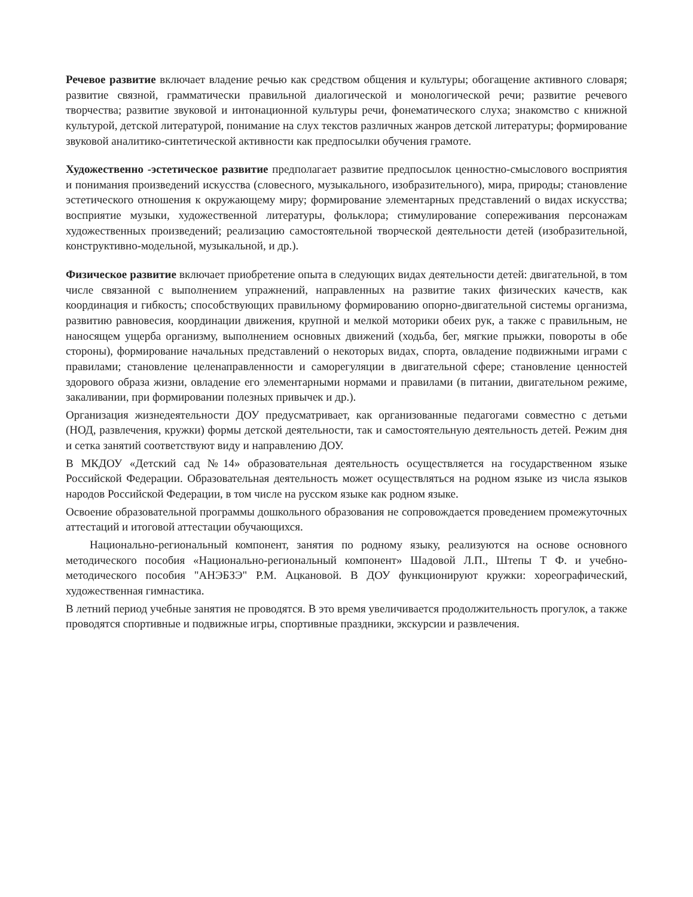Речевое развитие включает владение речью как средством общения и культуры; обогащение активного словаря; развитие связной, грамматически правильной диалогической и монологической речи; развитие речевого творчества; развитие звуковой и интонационной культуры речи, фонематического слуха; знакомство с книжной культурой, детской литературой, понимание на слух текстов различных жанров детской литературы; формирование звуковой аналитико-синтетической активности как предпосылки обучения грамоте.
Художественно -эстетическое развитие предполагает развитие предпосылок ценностно-смыслового восприятия и понимания произведений искусства (словесного, музыкального, изобразительного), мира, природы; становление эстетического отношения к окружающему миру; формирование элементарных представлений о видах искусства; восприятие музыки, художественной литературы, фольклора; стимулирование сопереживания персонажам художественных произведений; реализацию самостоятельной творческой деятельности детей (изобразительной, конструктивно-модельной, музыкальной, и др.).
Физическое развитие включает приобретение опыта в следующих видах деятельности детей: двигательной, в том числе связанной с выполнением упражнений, направленных на развитие таких физических качеств, как координация и гибкость; способствующих правильному формированию опорно-двигательной системы организма, развитию равновесия, координации движения, крупной и мелкой моторики обеих рук, а также с правильным, не наносящем ущерба организму, выполнением основных движений (ходьба, бег, мягкие прыжки, повороты в обе стороны), формирование начальных представлений о некоторых видах, спорта, овладение подвижными играми с правилами; становление целенаправленности и саморегуляции в двигательной сфере; становление ценностей здорового образа жизни, овладение его элементарными нормами и правилами (в питании, двигательном режиме, закаливании, при формировании полезных привычек и др.).
Организация жизнедеятельности ДОУ предусматривает, как организованные педагогами совместно с детьми (НОД, развлечения, кружки) формы детской деятельности, так и самостоятельную деятельность детей. Режим дня и сетка занятий соответствуют виду и направлению ДОУ.
В МКДОУ «Детский сад №14» образовательная деятельность осуществляется на государственном языке Российской Федерации. Образовательная деятельность может осуществляться на родном языке из числа языков народов Российской Федерации, в том числе на русском языке как родном языке.
Освоение образовательной программы дошкольного образования не сопровождается проведением промежуточных аттестаций и итоговой аттестации обучающихся.
Национально-региональный компонент, занятия по родному языку, реализуются на основе основного методического пособия «Национально-региональный компонент» Шадовой Л.П., Штепы Т Ф. и учебно-методического пособия "АНЭБЗЭ" Р.М. Ацкановой. В ДОУ функционируют кружки: хореографический, художественная гимнастика.
В летний период учебные занятия не проводятся. В это время увеличивается продолжительность прогулок, а также проводятся спортивные и подвижные игры, спортивные праздники, экскурсии и развлечения.